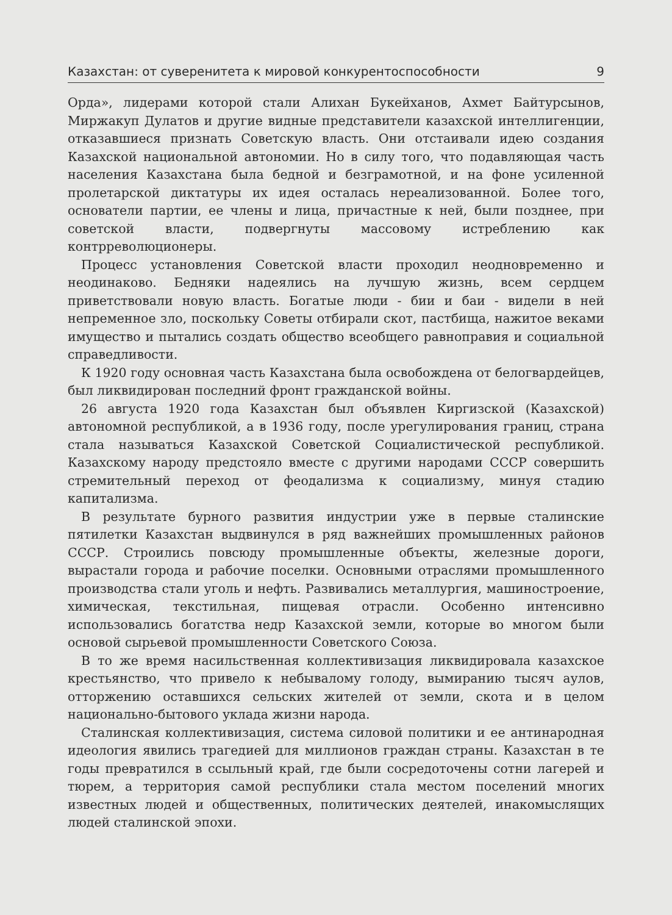Казахстан: от суверенитета к мировой конкурентоспособности 9
Орда», лидерами которой стали Алихан Букейханов, Ахмет Байтурсынов, Миржакуп Дулатов и другие видные представители казахской интеллигенции, отказавшиеся признать Советскую власть. Они отстаивали идею создания Казахской национальной автономии. Но в силу того, что подавляющая часть населения Казахстана была бедной и безграмотной, и на фоне усиленной пролетарской диктатуры их идея осталась нереализованной. Более того, основатели партии, ее члены и лица, причастные к ней, были позднее, при советской власти, подвергнуты массовому истреблению как контрреволюционеры.
Процесс установления Советской власти проходил неодновременно и неодинаково. Бедняки надеялись на лучшую жизнь, всем сердцем приветствовали новую власть. Богатые люди - бии и баи - видели в ней непременное зло, поскольку Советы отбирали скот, пастбища, нажитое веками имущество и пытались создать общество всеобщего равноправия и социальной справедливости.
К 1920 году основная часть Казахстана была освобождена от белогвардейцев, был ликвидирован последний фронт гражданской войны.
26 августа 1920 года Казахстан был объявлен Киргизской (Казахской) автономной республикой, а в 1936 году, после урегулирования границ, страна стала называться Казахской Советской Социалистической республикой. Казахскому народу предстояло вместе с другими народами СССР совершить стремительный переход от феодализма к социализму, минуя стадию капитализма.
В результате бурного развития индустрии уже в первые сталинские пятилетки Казахстан выдвинулся в ряд важнейших промышленных районов СССР. Строились повсюду промышленные объекты, железные дороги, вырастали города и рабочие поселки. Основными отраслями промышленного производства стали уголь и нефть. Развивались металлургия, машиностроение, химическая, текстильная, пищевая отрасли. Особенно интенсивно использовались богатства недр Казахской земли, которые во многом были основой сырьевой промышленности Советского Союза.
В то же время насильственная коллективизация ликвидировала казахское крестьянство, что привело к небывалому голоду, вымиранию тысяч аулов, отторжению оставшихся сельских жителей от земли, скота и в целом национально-бытового уклада жизни народа.
Сталинская коллективизация, система силовой политики и ее антинародная идеология явились трагедией для миллионов граждан страны. Казахстан в те годы превратился в ссыльный край, где были сосредоточены сотни лагерей и тюрем, а территория самой республики стала местом поселений многих известных людей и общественных, политических деятелей, инакомыслящих людей сталинской эпохи.